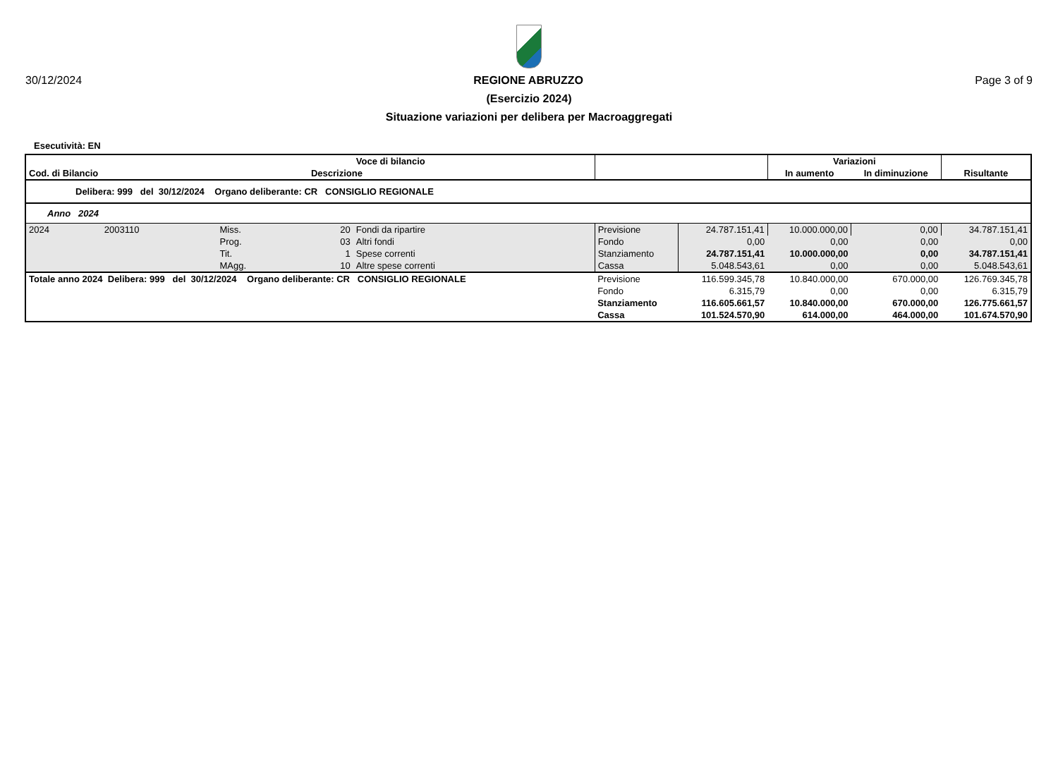30/12/2024 REGIONE ABRUZZO Page 3 of 9
(Esercizio 2024)
Situazione variazioni per delibera per Macroaggregati
Esecutività: EN
| | | | | Voce di bilancio | | | Variazioni | | |
| --- | --- | --- | --- | --- | --- | --- | --- | --- | --- |
| Cod. di Bilancio | | | Descrizione | | | | In aumento | In diminuzione | Risultante |
| Delibera: 999 del 30/12/2024 Organo deliberante: CR CONSIGLIO REGIONALE | | | | | | | | | |
| Anno 2024 | | | | | | | | | |
| 2024 | 2003110 | Miss. | 20 | Fondi da ripartire | Previsione | 24.787.151,41 | 10.000.000,00 | 0,00 | 34.787.151,41 |
| | | Prog. | 03 | Altri fondi | Fondo | 0,00 | 0,00 | 0,00 | 0,00 |
| | | Tit. | 1 | Spese correnti | Stanziamento | 24.787.151,41 | 10.000.000,00 | 0,00 | 34.787.151,41 |
| | | MAgg. | 10 | Altre spese correnti | Cassa | 5.048.543,61 | 0,00 | 0,00 | 5.048.543,61 |
| Totale anno 2024 Delibera: 999 del 30/12/2024 Organo deliberante: CR CONSIGLIO REGIONALE | | | | | Previsione | 116.599.345,78 | 10.840.000,00 | 670.000,00 | 126.769.345,78 |
| | | | | | Fondo | 6.315,79 | 0,00 | 0,00 | 6.315,79 |
| | | | | | Stanziamento | 116.605.661,57 | 10.840.000,00 | 670.000,00 | 126.775.661,57 |
| | | | | | Cassa | 101.524.570,90 | 614.000,00 | 464.000,00 | 101.674.570,90 |